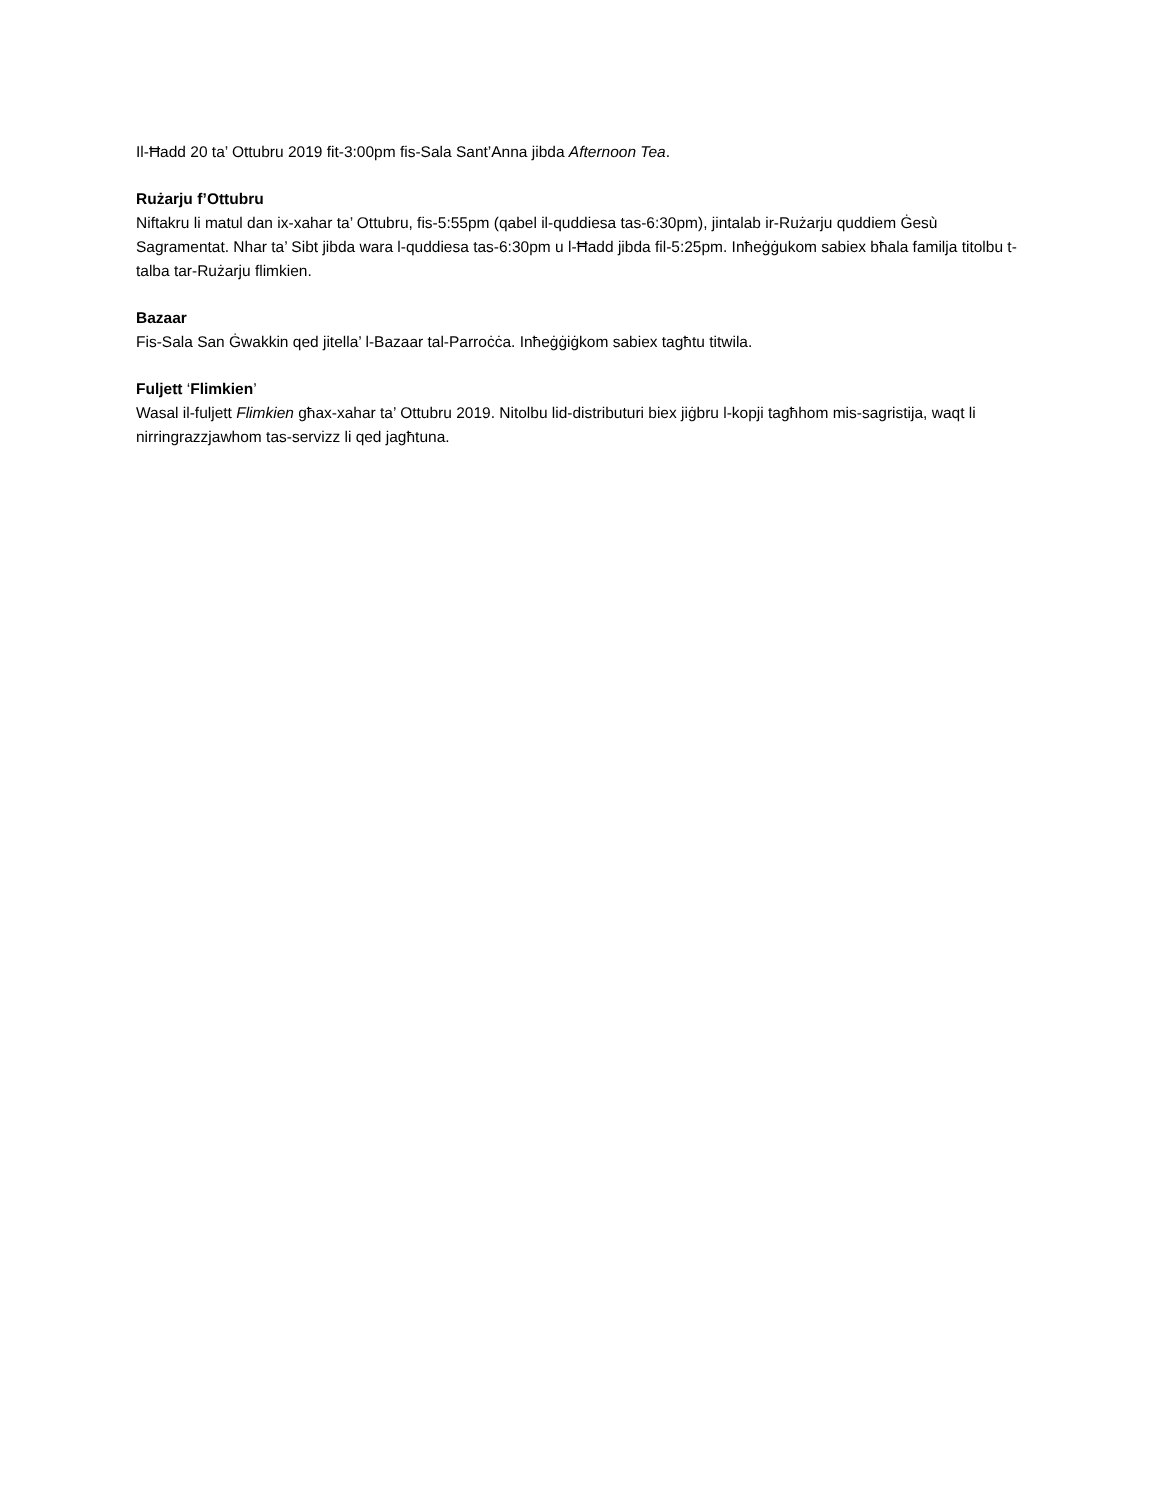Il-Ħadd 20 ta’ Ottubru 2019 fit-3:00pm fis-Sala Sant’Anna jibda Afternoon Tea.
Rużarju f’Ottubru
Niftakru li matul dan ix-xahar ta’ Ottubru, fis-5:55pm (qabel il-quddiesa tas-6:30pm), jintalab ir-Rużarju quddiem Ġesù Sagramentat. Nhar ta’ Sibt jibda wara l-quddiesa tas-6:30pm u l-Ħadd jibda fil-5:25pm. Inħeġġukom sabiex bħala familja titolbu t-talba tar-Rużarju flimkien.
Bazaar
Fis-Sala San Ġwakkin qed jitella’ l-Bazaar tal-Parroċċa. Inħeġġiġkom sabiex tagħtu titwila.
Fuljett ‘Flimkien’
Wasal il-fuljett Flimkien għax-xahar ta’ Ottubru 2019. Nitolbu lid-distributuri biex jiġbru l-kopji tagħhom mis-sagristija, waqt li nirringrazzjawhom tas-servizz li qed jagħtuna.